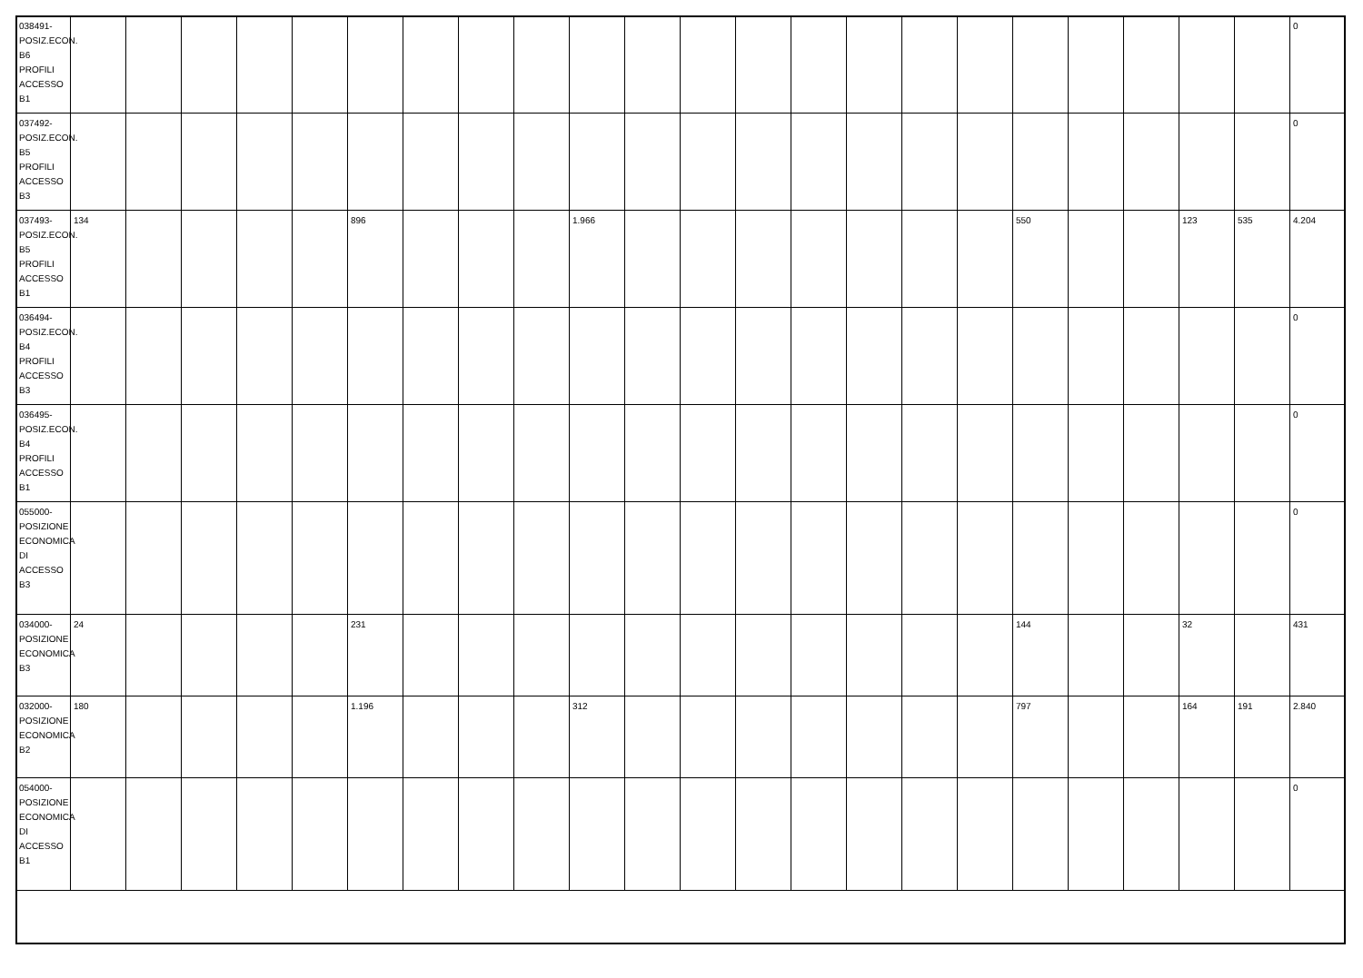| 038491-POSIZ.ECON. B6 PROFILI ACCESSO B1 | | | | | | | | | | | | | | | | | | | | | | | 0 |
| 037492-POSIZ.ECON. B5 PROFILI ACCESSO B3 | | | | | | | | | | | | | | | | | | | | | | | 0 |
| 037493-POSIZ.ECON. B5 PROFILI ACCESSO B1 | 134 | | | | | 896 | | | | 1.966 | | | | | | | | 550 | | | 123 | 535 | 4.204 |
| 036494-POSIZ.ECON. B4 PROFILI ACCESSO B3 | | | | | | | | | | | | | | | | | | | | | | | 0 |
| 036495-POSIZ.ECON. B4 PROFILI ACCESSO B1 | | | | | | | | | | | | | | | | | | | | | | | 0 |
| 055000-POSIZIONE ECONOMICA DI ACCESSO B3 | | | | | | | | | | | | | | | | | | | | | | | 0 |
| 034000-POSIZIONE ECONOMICA B3 | 24 | | | | | 231 | | | | | | | | | | | | 144 | | | 32 | | 431 |
| 032000-POSIZIONE ECONOMICA B2 | 180 | | | | | 1.196 | | | | 312 | | | | | | | | 797 | | | 164 | 191 | 2.840 |
| 054000-POSIZIONE ECONOMICA DI ACCESSO B1 | | | | | | | | | | | | | | | | | | | | | | | 0 |